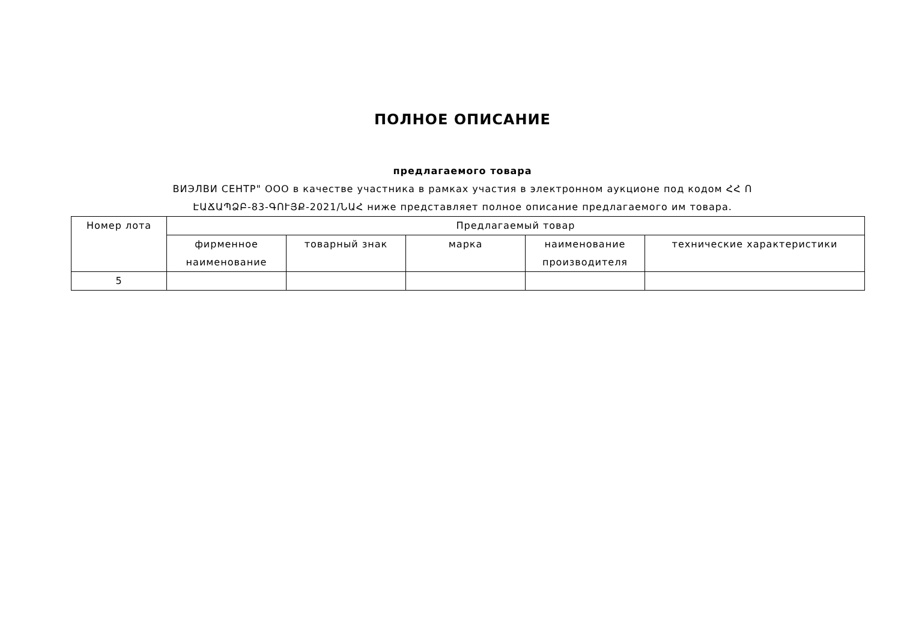ПОЛНОЕ ОПИСАНИЕ
предлагаемого товара
ВИЭЛВИ СЕНТР" ООО в качестве участника в рамках участия в электронном аукционе под кодом ՀՀ Ո
ԷԱՃԱՊՁԲ-83-ԳՈՒՅՔ-2021/ՆԱՀ ниже представляет полное описание предлагаемого им товара.
| Номер лота | Предлагаемый товар | | | | |
| --- | --- | --- | --- | --- | --- |
| | фирменное наименование | товарный знак | марка | наименование производителя | технические характеристики |
| 5 | | | | | |